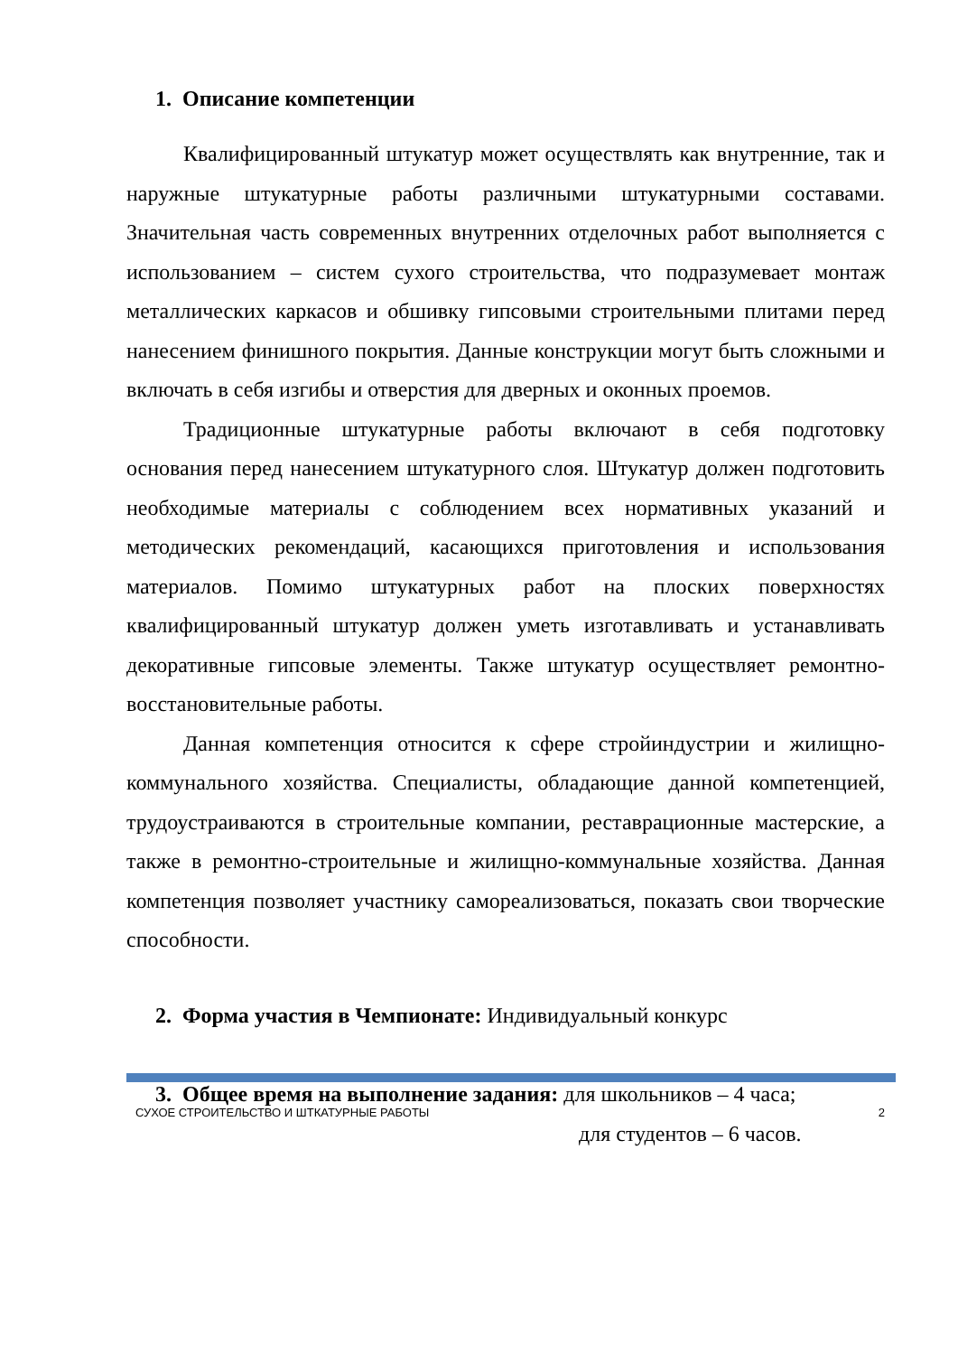1. Описание компетенции
Квалифицированный штукатур может осуществлять как внутренние, так и наружные штукатурные работы различными штукатурными составами. Значительная часть современных внутренних отделочных работ выполняется с использованием – систем сухого строительства, что подразумевает монтаж металлических каркасов и обшивку гипсовыми строительными плитами перед нанесением финишного покрытия. Данные конструкции могут быть сложными и включать в себя изгибы и отверстия для дверных и оконных проемов.
Традиционные штукатурные работы включают в себя подготовку основания перед нанесением штукатурного слоя. Штукатур должен подготовить необходимые материалы с соблюдением всех нормативных указаний и методических рекомендаций, касающихся приготовления и использования материалов. Помимо штукатурных работ на плоских поверхностях квалифицированный штукатур должен уметь изготавливать и устанавливать декоративные гипсовые элементы. Также штукатур осуществляет ремонтно-восстановительные работы.
Данная компетенция относится к сфере стройиндустрии и жилищно-коммунального хозяйства. Специалисты, обладающие данной компетенцией, трудоустраиваются в строительные компании, реставрационные мастерские, а также в ремонтно-строительные и жилищно-коммунальные хозяйства. Данная компетенция позволяет участнику самореализоваться, показать свои творческие способности.
2. Форма участия в Чемпионате: Индивидуальный конкурс
3. Общее время на выполнение задания: для школьников – 4 часа;
для студентов – 6 часов.
СУХОЕ СТРОИТЕЛЬСТВО И ШТКАТУРНЫЕ РАБОТЫ 2